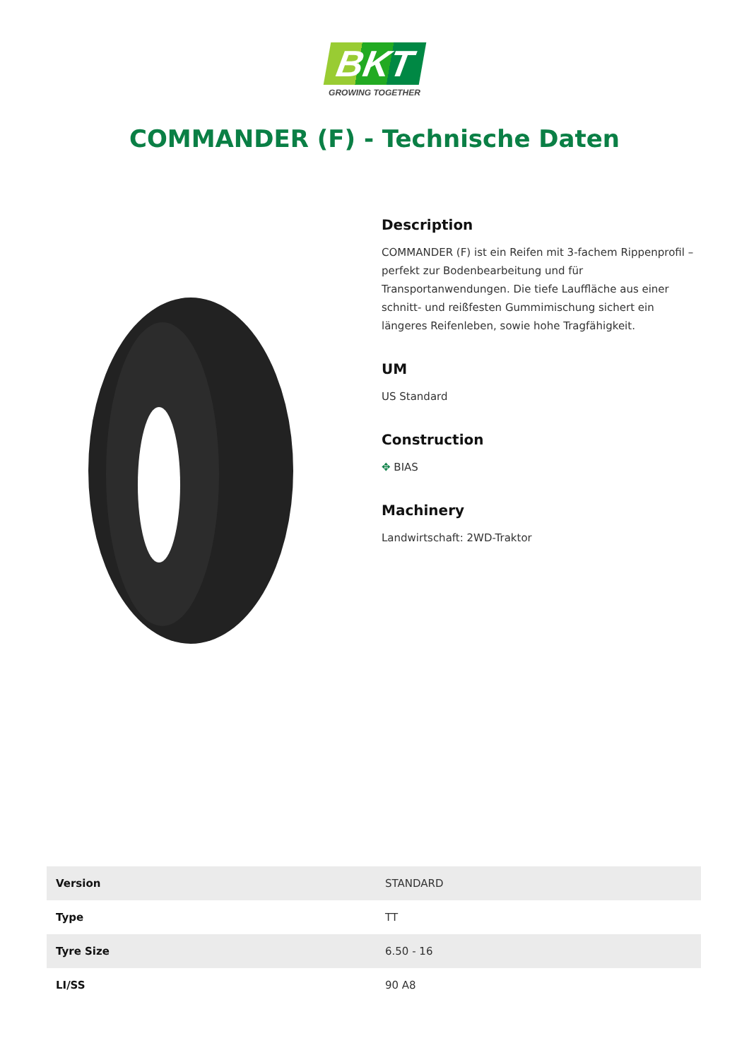BKT
GROWING TOGETHER
COMMANDER (F) - Technische Daten
Description
COMMANDER (F) ist ein Reifen mit 3-fachem Rippenprofil – perfekt zur Bodenbearbeitung und für Transportanwendungen. Die tiefe Lauffläche aus einer schnitt- und reißfesten Gummimischung sichert ein längeres Reifenleben, sowie hohe Tragfähigkeit.
UM
US Standard
Construction
✥ BIAS
Machinery
Landwirtschaft: 2WD-Traktor
| Version | STANDARD |
| Type | TT |
| Tyre Size | 6.50 - 16 |
| LI/SS | 90 A8 |